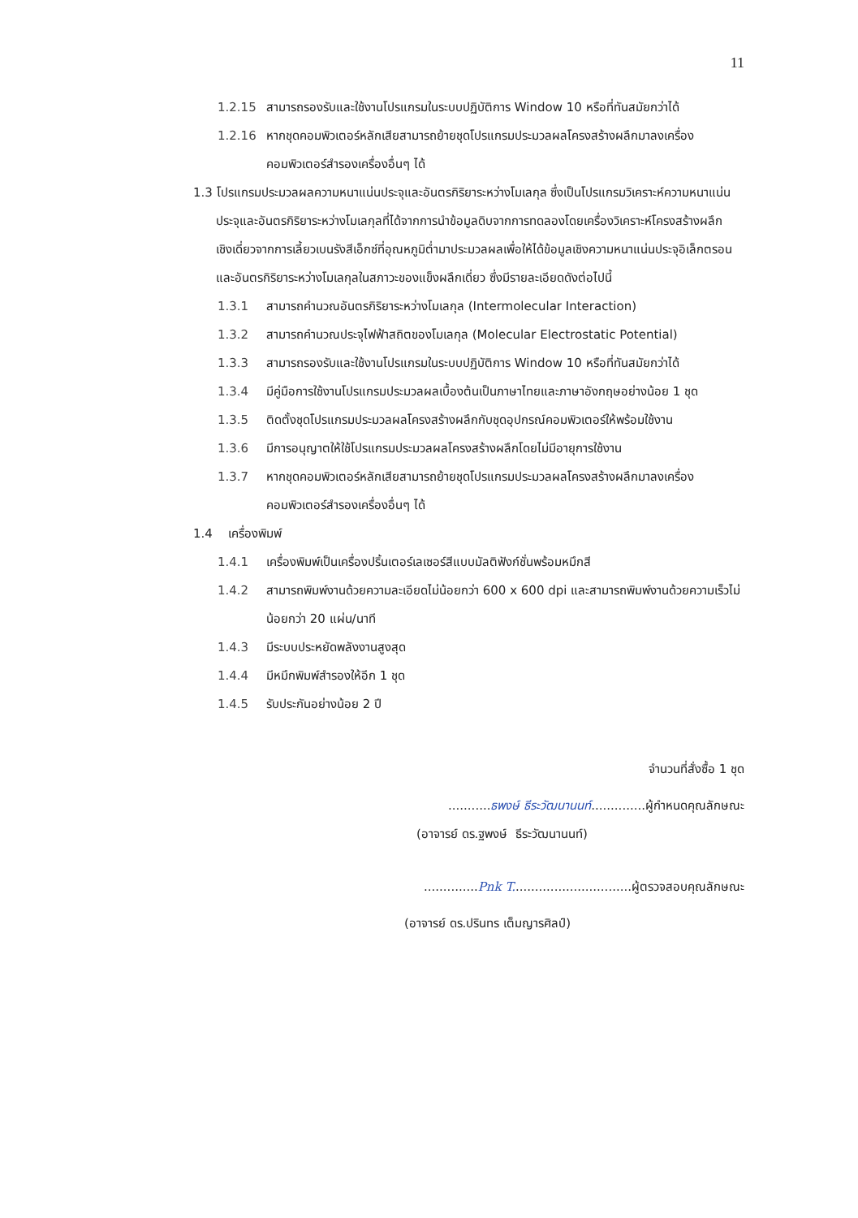11
1.2.15 สามารถรองรับและใช้งานโปรแกรมในระบบปฏิบัติการ Window 10 หรือที่ทันสมัยกว่าได้
1.2.16 หากชุดคอมพิวเตอร์หลักเสียสามารถย้ายชุดโปรแกรมประมวลผลโครงสร้างผลึกมาลงเครื่องคอมพิวเตอร์สำรองเครื่องอื่นๆ ได้
1.3 โปรแกรมประมวลผลความหนาแน่นประจุและอันตรกิริยาระหว่างโมเลกุล ซึ่งเป็นโปรแกรมวิเคราะห์ความหนาแน่นประจุและอันตรกิริยาระหว่างโมเลกุลที่ได้จากการนำข้อมูลดิบจากการทดลองโดยเครื่องวิเคราะห์โครงสร้างผลึกเชิงเดี่ยวจากการเลี้ยวเบนรังสีเอ็กซ์ที่อุณหภูมิต่ำมาประมวลผลเพื่อให้ได้ข้อมูลเชิงความหนาแน่นประจุอิเล็กตรอนและอันตรกิริยาระหว่างโมเลกุลในสภาวะของแข็งผลึกเดี่ยว ซึ่งมีรายละเอียดดังต่อไปนี้
1.3.1 สามารถคำนวณอันตรกิริยาระหว่างโมเลกุล (Intermolecular Interaction)
1.3.2 สามารถคำนวณประจุไฟฟ้าสถิตของโมเลกุล (Molecular Electrostatic Potential)
1.3.3 สามารถรองรับและใช้งานโปรแกรมในระบบปฏิบัติการ Window 10 หรือที่ทันสมัยกว่าได้
1.3.4 มีคู่มือการใช้งานโปรแกรมประมวลผลเบื้องต้นเป็นภาษาไทยและภาษาอังกฤษอย่างน้อย 1 ชุด
1.3.5 ติดตั้งชุดโปรแกรมประมวลผลโครงสร้างผลึกกับชุดอุปกรณ์คอมพิวเตอร์ให้พร้อมใช้งาน
1.3.6 มีการอนุญาตให้ใช้โปรแกรมประมวลผลโครงสร้างผลึกโดยไม่มีอายุการใช้งาน
1.3.7 หากชุดคอมพิวเตอร์หลักเสียสามารถย้ายชุดโปรแกรมประมวลผลโครงสร้างผลึกมาลงเครื่องคอมพิวเตอร์สำรองเครื่องอื่นๆ ได้
1.4 เครื่องพิมพ์
1.4.1 เครื่องพิมพ์เป็นเครื่องปริ้นเตอร์เลเซอร์สีแบบมัลติฟังก์ชั่นพร้อมหมึกสี
1.4.2 สามารถพิมพ์งานด้วยความละเอียดไม่น้อยกว่า 600 x 600 dpi และสามารถพิมพ์งานด้วยความเร็วไม่น้อยกว่า 20 แผ่น/นาที
1.4.3 มีระบบประหยัดพลังงานสูงสุด
1.4.4 มีหมึกพิมพ์สำรองให้อีก 1 ชุด
1.4.5 รับประกันอย่างน้อย 2 ปี
จำนวนที่สั่งซื้อ 1 ชุด
...........ธพงษ์ ธีระวัฒนานนท์..............ผู้กำหนดคุณลักษณะ
(อาจารย์ ดร.ฐพงษ์ ธีระวัฒนานนท์)
..............Pnk T...............................ผู้ตรวจสอบคุณลักษณะ
(อาจารย์ ดร.ปรินทร เต็มญารศิลป์)